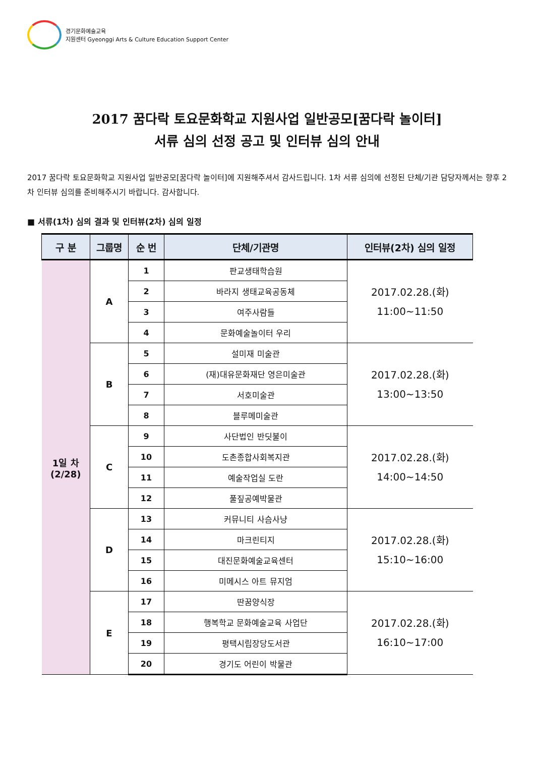경기문화예술교육
지원센터 Gyeonggi Arts & Culture Education Support Center
2017 꿈다락 토요문화학교 지원사업 일반공모[꿈다락 놀이터]
서류 심의 선정 공고 및 인터뷰 심의 안내
2017 꿈다락 토요문화학교 지원사업 일반공모[꿈다락 놀이터]에 지원해주셔서 감사드립니다. 1차 서류 심의에 선정된 단체/기관 담당자께서는 향후 2차 인터뷰 심의를 준비해주시기 바랍니다. 감사합니다.
■ 서류(1차) 심의 결과 및 인터뷰(2차) 심의 일정
| 구 분 | 그룹명 | 순 번 | 단체/기관명 | 인터뷰(2차) 심의 일정 |
| --- | --- | --- | --- | --- |
| 1일 차 (2/28) | A | 1 | 판교생태학습원 | 2017.02.28.(화) 11:00~11:50 |
| | | 2 | 바라지 생태교육공동체 | |
| | | 3 | 여주사람들 | |
| | | 4 | 문화예술놀이터 우리 | |
| | B | 5 | 설미재 미술관 | 2017.02.28.(화) 13:00~13:50 |
| | | 6 | (재)대유문화재단 영은미술관 | |
| | | 7 | 서호미술관 | |
| | | 8 | 블루메미술관 | |
| | C | 9 | 사단법인 반딧불이 | 2017.02.28.(화) 14:00~14:50 |
| | | 10 | 도촌종합사회복지관 | |
| | | 11 | 예술작업실 도란 | |
| | | 12 | 풀짚공예박물관 | |
| | D | 13 | 커뮤니티 사슴사냥 | 2017.02.28.(화) 15:10~16:00 |
| | | 14 | 마크린티지 | |
| | | 15 | 대진문화예술교육센터 | |
| | | 16 | 미메시스 아트 뮤지엄 | |
| | E | 17 | 딴꿈양식장 | 2017.02.28.(화) 16:10~17:00 |
| | | 18 | 행복학교 문화예술교육 사업단 | |
| | | 19 | 평택시립장당도서관 | |
| | | 20 | 경기도 어린이 박물관 | |